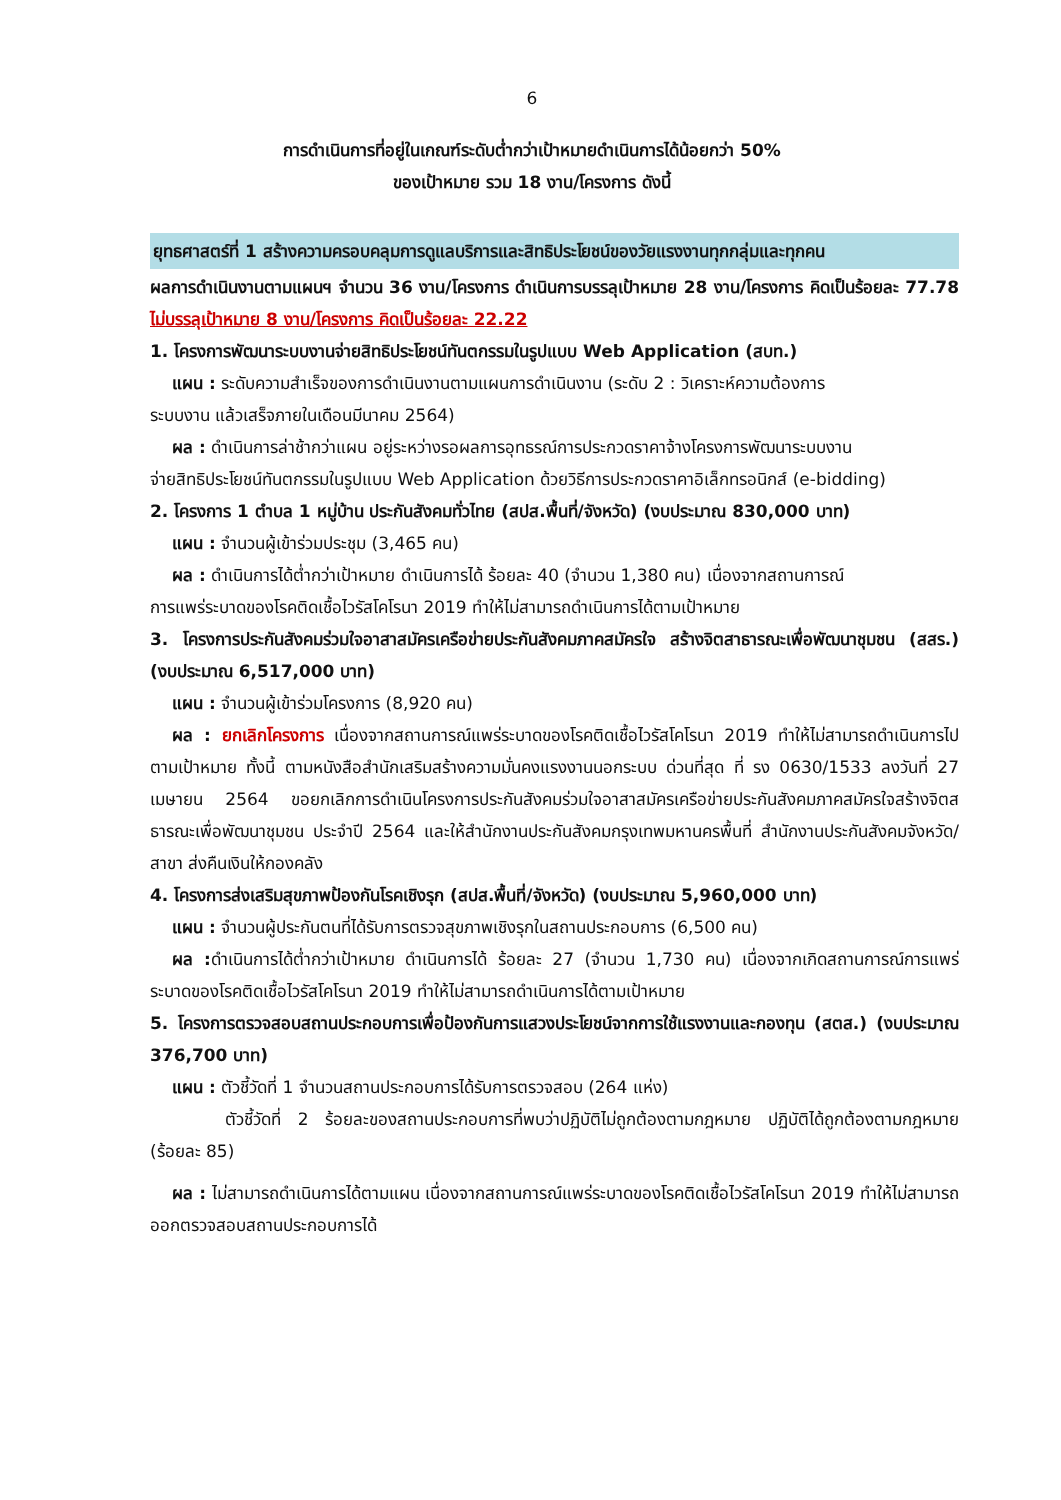6
การดำเนินการที่อยู่ในเกณฑ์ระดับต่ำกว่าเป้าหมายดำเนินการได้น้อยกว่า 50%
ของเป้าหมาย รวม 18 งาน/โครงการ ดังนี้
ยุทธศาสตร์ที่ 1 สร้างความครอบคลุมการดูแลบริการและสิทธิประโยชน์ของวัยแรงงานทุกกลุ่มและทุกคน
ผลการดำเนินงานตามแผนฯ จำนวน 36 งาน/โครงการ ดำเนินการบรรลุเป้าหมาย 28 งาน/โครงการ คิดเป็นร้อยละ 77.78 ไม่บรรลุเป้าหมาย 8 งาน/โครงการ คิดเป็นร้อยละ 22.22
1. โครงการพัฒนาระบบงานจ่ายสิทธิประโยชน์ทันตกรรมในรูปแบบ Web Application (สบท.)
แผน : ระดับความสำเร็จของการดำเนินงานตามแผนการดำเนินงาน (ระดับ 2 : วิเคราะห์ความต้องการ
ระบบงาน แล้วเสร็จภายในเดือนมีนาคม 2564)
ผล : ดำเนินการล่าช้ากว่าแผน อยู่ระหว่างรอผลการอุทธรณ์การประกวดราคาจ้างโครงการพัฒนาระบบงาน
จ่ายสิทธิประโยชน์ทันตกรรมในรูปแบบ Web Application ด้วยวิธีการประกวดราคาอิเล็กทรอนิกส์ (e-bidding)
2. โครงการ 1 ตำบล 1 หมู่บ้าน ประกันสังคมทั่วไทย (สปส.พื้นที่/จังหวัด) (งบประมาณ 830,000 บาท)
แผน : จำนวนผู้เข้าร่วมประชุม (3,465 คน)
ผล : ดำเนินการได้ต่ำกว่าเป้าหมาย ดำเนินการได้ ร้อยละ 40 (จำนวน 1,380 คน) เนื่องจากสถานการณ์
การแพร่ระบาดของโรคติดเชื้อไวรัสโคโรนา 2019 ทำให้ไม่สามารถดำเนินการได้ตามเป้าหมาย
3. โครงการประกันสังคมร่วมใจอาสาสมัครเครือข่ายประกันสังคมภาคสมัครใจ สร้างจิตสาธารณะเพื่อพัฒนาชุมชน (สสร.) (งบประมาณ 6,517,000 บาท)
แผน : จำนวนผู้เข้าร่วมโครงการ (8,920 คน)
ผล : ยกเลิกโครงการ เนื่องจากสถานการณ์แพร่ระบาดของโรคติดเชื้อไวรัสโคโรนา 2019 ทำให้ไม่สามารถดำเนินการไปตามเป้าหมาย ทั้งนี้ ตามหนังสือสำนักเสริมสร้างความมั่นคงแรงงานนอกระบบ ด่วนที่สุด ที่ รง 0630/1533 ลงวันที่ 27 เมษายน 2564 ขอยกเลิกการดำเนินโครงการประกันสังคมร่วมใจอาสาสมัครเครือข่ายประกันสังคมภาคสมัครใจสร้างจิตสธารณะเพื่อพัฒนาชุมชน ประจำปี 2564 และให้สำนักงานประกันสังคมกรุงเทพมหานครพื้นที่ สำนักงานประกันสังคมจังหวัด/สาขา ส่งคืนเงินให้กองคลัง
4. โครงการส่งเสริมสุขภาพป้องกันโรคเชิงรุก (สปส.พื้นที่/จังหวัด) (งบประมาณ 5,960,000 บาท)
แผน : จำนวนผู้ประกันตนที่ได้รับการตรวจสุขภาพเชิงรุกในสถานประกอบการ (6,500 คน)
ผล : ดำเนินการได้ต่ำกว่าเป้าหมาย ดำเนินการได้ ร้อยละ 27 (จำนวน 1,730 คน) เนื่องจากเกิดสถานการณ์การแพร่ระบาดของโรคติดเชื้อไวรัสโคโรนา 2019 ทำให้ไม่สามารถดำเนินการได้ตามเป้าหมาย
5. โครงการตรวจสอบสถานประกอบการเพื่อป้องกันการแสวงประโยชน์จากการใช้แรงงานและกองทุน (สตส.) (งบประมาณ 376,700 บาท)
แผน : ตัวชี้วัดที่ 1 จำนวนสถานประกอบการได้รับการตรวจสอบ (264 แห่ง)
ตัวชี้วัดที่ 2 ร้อยละของสถานประกอบการที่พบว่าปฏิบัติไม่ถูกต้องตามกฎหมาย ปฏิบัติได้ถูกต้องตามกฎหมาย (ร้อยละ 85)
ผล : ไม่สามารถดำเนินการได้ตามแผน เนื่องจากสถานการณ์แพร่ระบาดของโรคติดเชื้อไวรัสโคโรนา 2019 ทำให้ไม่สามารถออกตรวจสอบสถานประกอบการได้